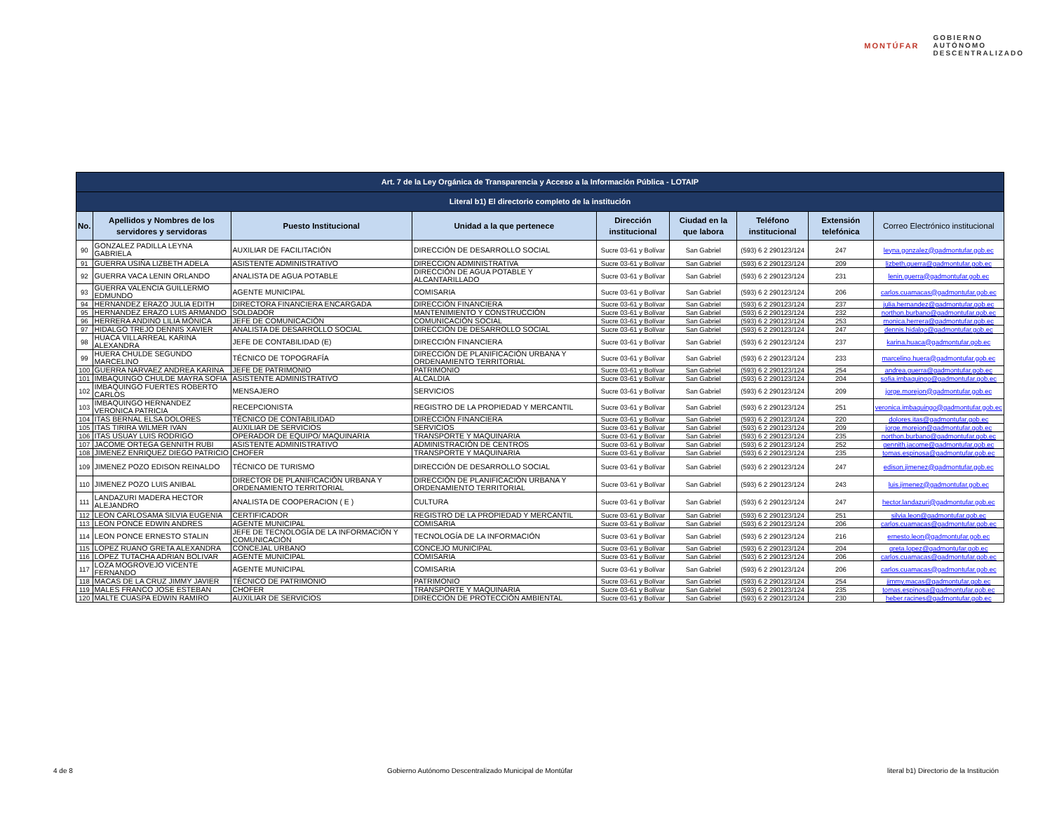MONTÚFAR GOBIERNO
AUTÓNOMO
DESCENTRALIZADO
| Art. 7 de la Ley Orgánica de Transparencia y Acceso a la Información Pública - LOTAIP | | | | | | | | |
| --- | --- | --- | --- | --- | --- | --- | --- | --- |
| Literal b1) El directorio completo de la institución | | | | | | | | |
| No. | Apellidos y Nombres de los servidores y servidoras | Puesto Institucional | Unidad a la que pertenece | Dirección institucional | Ciudad en la que labora | Teléfono institucional | Extensión telefónica | Correo Electrónico institucional |
| 90 | GONZALEZ PADILLA LEYNA GABRIELA | AUXILIAR DE FACILITACIÓN | DIRECCIÓN DE DESARROLLO SOCIAL | Sucre 03-61 y Bolívar | San Gabriel | (593) 6 2 290123/124 | 247 | leyna.gonzalez@gadmontufar.gob.ec |
| 91 | GUERRA USIÑA LIZBETH ADELA | ASISTENTE ADMINISTRATIVO | DIRECCION ADMINISTRATIVA | Sucre 03-61 y Bolívar | San Gabriel | (593) 6 2 290123/124 | 209 | lizbeth.guerra@gadmontufar.gob.ec |
| 92 | GUERRA VACA LENIN ORLANDO | ANALISTA DE AGUA POTABLE | DIRECCIÓN DE AGUA POTABLE Y ALCANTARILLADO | Sucre 03-61 y Bolívar | San Gabriel | (593) 6 2 290123/124 | 231 | lenin.guerra@gadmontufar.gob.ec |
| 93 | GUERRA VALENCIA GUILLERMO EDMUNDO | AGENTE MUNICIPAL | COMISARIA | Sucre 03-61 y Bolívar | San Gabriel | (593) 6 2 290123/124 | 206 | carlos.cuamacas@gadmontufar.gob.ec |
| 94 | HERNANDEZ ERAZO JULIA EDITH | DIRECTORA FINANCIERA ENCARGADA | DIRECCIÓN FINANCIERA | Sucre 03-61 y Bolívar | San Gabriel | (593) 6 2 290123/124 | 237 | julia.hernandez@gadmontufar.gob.ec |
| 95 | HERNANDEZ ERAZO LUIS ARMANDO | SOLDADOR | MANTENIMIENTO Y CONSTRUCCIÓN | Sucre 03-61 y Bolívar | San Gabriel | (593) 6 2 290123/124 | 232 | northon.burbano@gadmontufar.gob.ec |
| 96 | HERRERA ANDINO LILIA MÓNICA | JEFE DE COMUNICACIÓN | COMUNICACIÓN SOCIAL | Sucre 03-61 y Bolívar | San Gabriel | (593) 6 2 290123/124 | 253 | monica.herrera@gadmontufar.gob.ec |
| 97 | HIDALGO TREJO DENNIS XAVIER | ANALISTA DE DESARROLLO SOCIAL | DIRECCIÓN DE DESARROLLO SOCIAL | Sucre 03-61 y Bolívar | San Gabriel | (593) 6 2 290123/124 | 247 | dennis.hidalgo@gadmontufar.gob.ec |
| 98 | HUACA VILLARREAL KARINA ALEXANDRA | JEFE DE CONTABILIDAD (E) | DIRECCIÓN FINANCIERA | Sucre 03-61 y Bolívar | San Gabriel | (593) 6 2 290123/124 | 237 | karina.huaca@gadmontufar.gob.ec |
| 99 | HUERA CHULDE SEGUNDO MARCELINO | TÉCNICO DE TOPOGRAFÍA | DIRECCIÓN DE PLANIFICACIÓN URBANA Y ORDENAMIENTO TERRITORIAL | Sucre 03-61 y Bolívar | San Gabriel | (593) 6 2 290123/124 | 233 | marcelino.huera@gadmontufar.gob.ec |
| 100 | GUERRA NARVAEZ ANDREA KARINA | JEFE DE PATRIMONIO | PATRIMONIO | Sucre 03-61 y Bolívar | San Gabriel | (593) 6 2 290123/124 | 254 | andrea.guerra@gadmontufar.gob.ec |
| 101 | IMBAQUINGO CHULDE MAYRA SOFIA | ASISTENTE ADMINISTRATIVO | ALCALDIA | Sucre 03-61 y Bolívar | San Gabriel | (593) 6 2 290123/124 | 204 | sofia.imbaquingo@gadmontufar.gob.ec |
| 102 | IMBAQUINGO FUERTES ROBERTO CARLOS | MENSAJERO | SERVICIOS | Sucre 03-61 y Bolívar | San Gabriel | (593) 6 2 290123/124 | 209 | jorge.morejon@gadmontufar.gob.ec |
| 103 | IMBAQUINGO HERNANDEZ VERONICA PATRICIA | RECEPCIONISTA | REGISTRO DE LA PROPIEDAD Y MERCANTIL | Sucre 03-61 y Bolívar | San Gabriel | (593) 6 2 290123/124 | 251 | veronica.imbaquingo@gadmontufar.gob.ec |
| 104 | ITAS BERNAL ELSA DOLORES | TÉCNICO DE CONTABILIDAD | DIRECCIÓN FINANCIERA | Sucre 03-61 y Bolívar | San Gabriel | (593) 6 2 290123/124 | 220 | dolores.itas@gadmontufar.gob.ec |
| 105 | ITAS TIRIRA WILMER IVAN | AUXILIAR DE SERVICIOS | SERVICIOS | Sucre 03-61 y Bolívar | San Gabriel | (593) 6 2 290123/124 | 209 | jorge.morejon@gadmontufar.gob.ec |
| 106 | ITAS USUAY LUIS RODRIGO | OPERADOR DE EQUIPO/ MAQUINARIA | TRANSPORTE Y MAQUINARIA | Sucre 03-61 y Bolívar | San Gabriel | (593) 6 2 290123/124 | 235 | northon.burbano@gadmontufar.gob.ec |
| 107 | JACOME ORTEGA GENNITH RUBI | ASISTENTE ADMINISTRATIVO | ADMINISTRACIÓN DE CENTROS | Sucre 03-61 y Bolívar | San Gabriel | (593) 6 2 290123/124 | 252 | gennith.jacome@gadmontufar.gob.ec |
| 108 | JIMENEZ ENRIQUEZ DIEGO PATRICIO | CHOFER | TRANSPORTE Y MAQUINARIA | Sucre 03-61 y Bolívar | San Gabriel | (593) 6 2 290123/124 | 235 | tomas.espinosa@gadmontufar.gob.ec |
| 109 | JIMENEZ POZO EDISON REINALDO | TÉCNICO DE TURISMO | DIRECCIÓN DE DESARROLLO SOCIAL | Sucre 03-61 y Bolívar | San Gabriel | (593) 6 2 290123/124 | 247 | edison.jimenez@gadmontufar.gob.ec |
| 110 | JIMENEZ POZO LUIS ANIBAL | DIRECTOR DE PLANIFICACIÓN URBANA Y ORDENAMIENTO TERRITORIAL | DIRECCIÓN DE PLANIFICACIÓN URBANA Y ORDENAMIENTO TERRITORIAL | Sucre 03-61 y Bolívar | San Gabriel | (593) 6 2 290123/124 | 243 | luis.jimenez@gadmontufar.gob.ec |
| 111 | LANDAZURI MADERA HECTOR ALEJANDRO | ANALISTA DE COOPERACION ( E ) | CULTURA | Sucre 03-61 y Bolívar | San Gabriel | (593) 6 2 290123/124 | 247 | hector.landazuri@gadmontufar.gob.ec |
| 112 | LEON CARLOSAMA SILVIA EUGENIA | CERTIFICADOR | REGISTRO DE LA PROPIEDAD Y MERCANTIL | Sucre 03-61 y Bolívar | San Gabriel | (593) 6 2 290123/124 | 251 | silvia.leon@gadmontufar.gob.ec |
| 113 | LEON PONCE EDWIN ANDRES | AGENTE MUNICIPAL | COMISARIA | Sucre 03-61 y Bolívar | San Gabriel | (593) 6 2 290123/124 | 206 | carlos.cuamacas@gadmontufar.gob.ec |
| 114 | LEON PONCE ERNESTO STALIN | JEFE DE TECNOLOGÍA DE LA INFORMACIÓN Y COMUNICACIÓN | TECNOLOGÍA DE LA INFORMACIÓN | Sucre 03-61 y Bolívar | San Gabriel | (593) 6 2 290123/124 | 216 | ernesto.leon@gadmontufar.gob.ec |
| 115 | LOPEZ RUANO GRETA ALEXANDRA | CONCEJAL URBANO | CONCEJO MUNICIPAL | Sucre 03-61 y Bolívar | San Gabriel | (593) 6 2 290123/124 | 204 | greta.lopez@gadmontufar.gob.ec |
| 116 | LOPEZ TUTACHA ADRIAN BOLIVAR | AGENTE MUNICIPAL | COMISARIA | Sucre 03-61 y Bolívar | San Gabriel | (593) 6 2 290123/124 | 206 | carlos.cuamacas@gadmontufar.gob.ec |
| 117 | LOZA MOGROVEJO VICENTE FERNANDO | AGENTE MUNICIPAL | COMISARIA | Sucre 03-61 y Bolívar | San Gabriel | (593) 6 2 290123/124 | 206 | carlos.cuamacas@gadmontufar.gob.ec |
| 118 | MACAS DE LA CRUZ JIMMY JAVIER | TÉCNICO DE PATRIMONIO | PATRIMONIO | Sucre 03-61 y Bolívar | San Gabriel | (593) 6 2 290123/124 | 254 | jimmy.macas@gadmontufar.gob.ec |
| 119 | MALES FRANCO JOSE ESTEBAN | CHOFER | TRANSPORTE Y MAQUINARIA | Sucre 03-61 y Bolívar | San Gabriel | (593) 6 2 290123/124 | 235 | tomas.espinosa@gadmontufar.gob.ec |
| 120 | MALTE CUASPA EDWIN RAMIRO | AUXILIAR DE SERVICIOS | DIRECCIÓN DE PROTECCIÓN AMBIENTAL | Sucre 03-61 y Bolívar | San Gabriel | (593) 6 2 290123/124 | 230 | heber.racines@gadmontufar.gob.ec |
4 de 8 Gobierno Autónomo Descentralizado Municipal de Montúfar literal b1) Directorio de la Institución